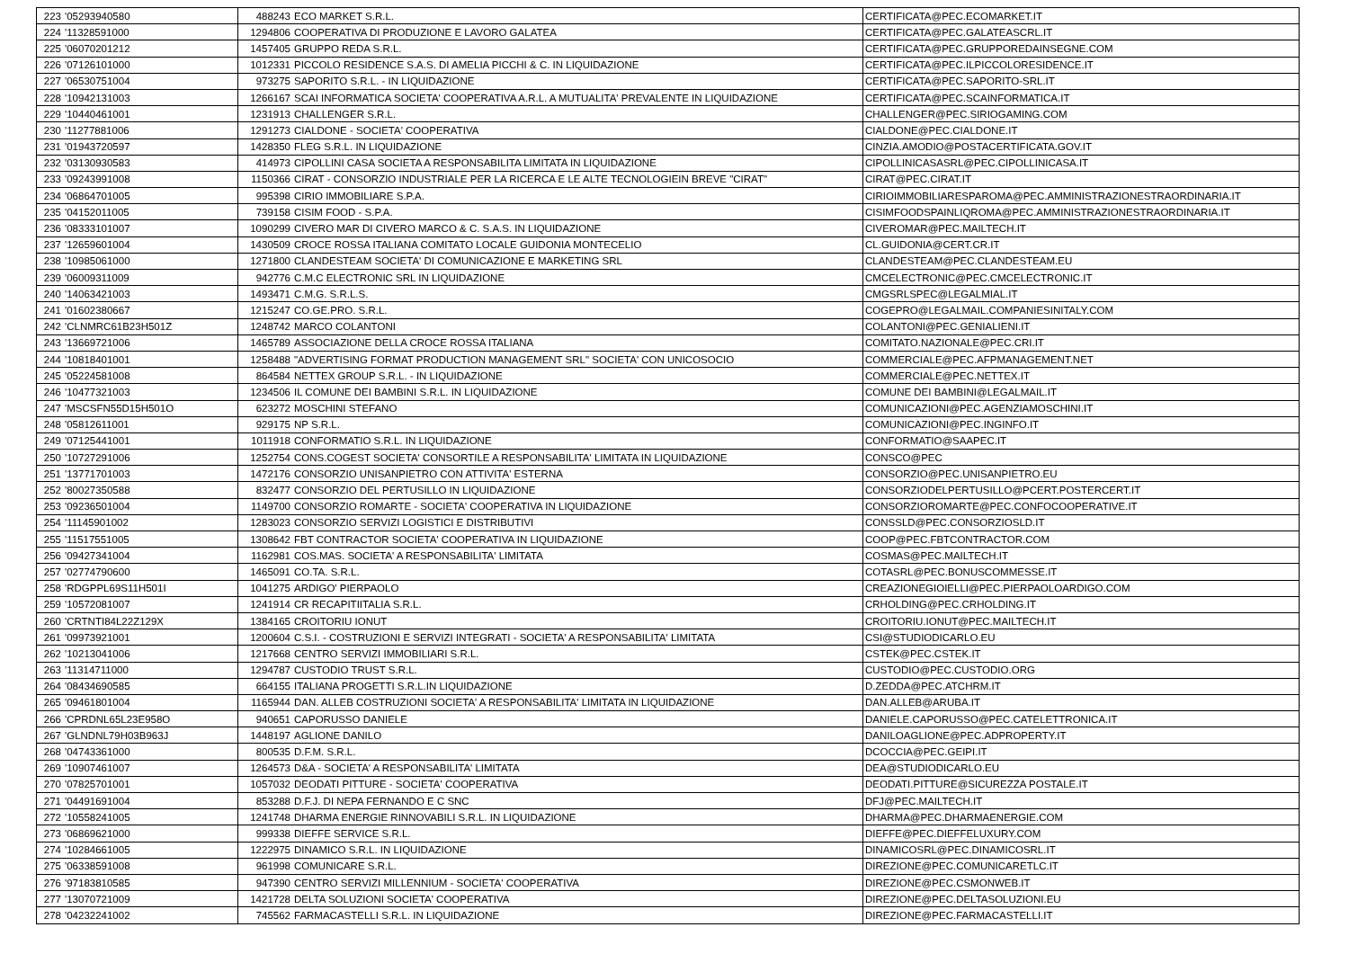| 223 | '05293940580 | 488243 | ECO MARKET S.R.L. | CERTIFICATA@PEC.ECOMARKET.IT |
| 224 | '11328591000 | 1294806 | COOPERATIVA DI PRODUZIONE E LAVORO GALATEA | CERTIFICATA@PEC.GALATEASCRL.IT |
| 225 | '06070201212 | 1457405 | GRUPPO REDA S.R.L. | CERTIFICATA@PEC.GRUPPOREDAINSEGNE.COM |
| 226 | '07126101000 | 1012331 | PICCOLO RESIDENCE S.A.S. DI AMELIA PICCHI & C. IN LIQUIDAZIONE | CERTIFICATA@PEC.ILPICCOLORESIDENCE.IT |
| 227 | '06530751004 | 973275 | SAPORITO S.R.L. - IN LIQUIDAZIONE | CERTIFICATA@PEC.SAPORITO-SRL.IT |
| 228 | '10942131003 | 1266167 | SCAI INFORMATICA SOCIETA' COOPERATIVA A.R.L. A MUTUALITA' PREVALENTE IN LIQUIDAZIONE | CERTIFICATA@PEC.SCAINFORMATICA.IT |
| 229 | '10440461001 | 1231913 | CHALLENGER S.R.L. | CHALLENGER@PEC.SIRIOGAMING.COM |
| 230 | '11277881006 | 1291273 | CIALDONE - SOCIETA' COOPERATIVA | CIALDONE@PEC.CIALDONE.IT |
| 231 | '01943720597 | 1428350 | FLEG S.R.L. IN LIQUIDAZIONE | CINZIA.AMODIO@POSTACERTIFICATA.GOV.IT |
| 232 | '03130930583 | 414973 | CIPOLLINI CASA SOCIETA A RESPONSABILITA LIMITATA IN LIQUIDAZIONE | CIPOLLINICASASRL@PEC.CIPOLLINICASA.IT |
| 233 | '09243991008 | 1150366 | CIRAT - CONSORZIO INDUSTRIALE PER LA RICERCA E LE ALTE TECNOLOGIEIN BREVE "CIRAT" | CIRAT@PEC.CIRAT.IT |
| 234 | '06864701005 | 995398 | CIRIO IMMOBILIARE S.P.A. | CIRIOIMMOBILIARESPAROMA@PEC.AMMINISTRAZIONESTRAORDINARIA.IT |
| 235 | '04152011005 | 739158 | CISIM FOOD - S.P.A. | CISIMFOODSPAINLIQROMA@PEC.AMMINISTRAZIONESTRAORDINARIA.IT |
| 236 | '08333101007 | 1090299 | CIVERO MAR DI CIVERO MARCO & C. S.A.S. IN LIQUIDAZIONE | CIVEROMAR@PEC.MAILTECH.IT |
| 237 | '12659601004 | 1430509 | CROCE ROSSA ITALIANA COMITATO LOCALE GUIDONIA MONTECELIO | CL.GUIDONIA@CERT.CR.IT |
| 238 | '10985061000 | 1271800 | CLANDESTEAM SOCIETA' DI COMUNICAZIONE E MARKETING SRL | CLANDESTEAM@PEC.CLANDESTEAM.EU |
| 239 | '06009311009 | 942776 | C.M.C ELECTRONIC SRL IN LIQUIDAZIONE | CMCELECTRONIC@PEC.CMCELECTRONIC.IT |
| 240 | '14063421003 | 1493471 | C.M.G. S.R.L.S. | CMGSRLSPEC@LEGALMIAL.IT |
| 241 | '01602380667 | 1215247 | CO.GE.PRO. S.R.L. | COGEPRO@LEGALMAIL.COMPANIESINITALY.COM |
| 242 | 'CLNMRC61B23H501Z | 1248742 | MARCO COLANTONI | COLANTONI@PEC.GENIALIENI.IT |
| 243 | '13669721006 | 1465789 | ASSOCIAZIONE DELLA CROCE ROSSA ITALIANA | COMITATO.NAZIONALE@PEC.CRI.IT |
| 244 | '10818401001 | 1258488 | "ADVERTISING FORMAT PRODUCTION MANAGEMENT SRL" SOCIETA' CON UNICOSOCIO | COMMERCIALE@PEC.AFPMANAGEMENT.NET |
| 245 | '05224581008 | 864584 | NETTEX GROUP S.R.L. - IN LIQUIDAZIONE | COMMERCIALE@PEC.NETTEX.IT |
| 246 | '10477321003 | 1234506 | IL COMUNE DEI BAMBINI S.R.L. IN LIQUIDAZIONE | COMUNE DEI BAMBINI@LEGALMAIL.IT |
| 247 | 'MSCSFN55D15H501O | 623272 | MOSCHINI STEFANO | COMUNICAZIONI@PEC.AGENZIAMOSCHINI.IT |
| 248 | '05812611001 | 929175 | NP S.R.L. | COMUNICAZIONI@PEC.INGINFO.IT |
| 249 | '07125441001 | 1011918 | CONFORMATIO S.R.L. IN LIQUIDAZIONE | CONFORMATIO@SAAPEC.IT |
| 250 | '10727291006 | 1252754 | CONS.COGEST SOCIETA' CONSORTILE A RESPONSABILITA' LIMITATA IN LIQUIDAZIONE | CONSCO@PEC |
| 251 | '13771701003 | 1472176 | CONSORZIO UNISANPIETRO CON ATTIVITA' ESTERNA | CONSORZIO@PEC.UNISANPIETRO.EU |
| 252 | '80027350588 | 832477 | CONSORZIO DEL PERTUSILLO IN LIQUIDAZIONE | CONSORZIODELPERTUSILLO@PCERT.POSTERCERT.IT |
| 253 | '09236501004 | 1149700 | CONSORZIO ROMARTE - SOCIETA' COOPERATIVA IN LIQUIDAZIONE | CONSORZIOROMARTE@PEC.CONFOCOOPERATIVE.IT |
| 254 | '11145901002 | 1283023 | CONSORZIO SERVIZI LOGISTICI E DISTRIBUTIVI | CONSSLD@PEC.CONSORZIOSLD.IT |
| 255 | '11517551005 | 1308642 | FBT CONTRACTOR SOCIETA' COOPERATIVA IN LIQUIDAZIONE | COOP@PEC.FBTCONTRACTOR.COM |
| 256 | '09427341004 | 1162981 | COS.MAS. SOCIETA' A RESPONSABILITA' LIMITATA | COSMAS@PEC.MAILTECH.IT |
| 257 | '02774790600 | 1465091 | CO.TA. S.R.L. | COTASRL@PEC.BONUSCOMMESSE.IT |
| 258 | 'RDGPPL69S11H501I | 1041275 | ARDIGO' PIERPAOLO | CREAZIONEGIOIELLI@PEC.PIERPAOLOARDIGO.COM |
| 259 | '10572081007 | 1241914 | CR RECAPITIITALIA S.R.L. | CRHOLDING@PEC.CRHOLDING.IT |
| 260 | 'CRTNTI84L22Z129X | 1384165 | CROITORIU IONUT | CROITORIU.IONUT@PEC.MAILTECH.IT |
| 261 | '09973921001 | 1200604 | C.S.I. - COSTRUZIONI E SERVIZI INTEGRATI - SOCIETA' A RESPONSABILITA' LIMITATA | CSI@STUDIODICARLO.EU |
| 262 | '10213041006 | 1217668 | CENTRO SERVIZI IMMOBILIARI S.R.L. | CSTEK@PEC.CSTEK.IT |
| 263 | '11314711000 | 1294787 | CUSTODIO TRUST S.R.L. | CUSTODIO@PEC.CUSTODIO.ORG |
| 264 | '08434690585 | 664155 | ITALIANA PROGETTI S.R.L.IN LIQUIDAZIONE | D.ZEDDA@PEC.ATCHRM.IT |
| 265 | '09461801004 | 1165944 | DAN. ALLEB COSTRUZIONI SOCIETA' A RESPONSABILITA' LIMITATA IN LIQUIDAZIONE | DAN.ALLEB@ARUBA.IT |
| 266 | 'CPRDNL65L23E958O | 940651 | CAPORUSSO DANIELE | DANIELE.CAPORUSSO@PEC.CATELETTRONICA.IT |
| 267 | 'GLNDNL79H03B963J | 1448197 | AGLIONE DANILO | DANILOAGLIONE@PEC.ADPROPERTY.IT |
| 268 | '04743361000 | 800535 | D.F.M. S.R.L. | DCOCCIA@PEC.GEIPI.IT |
| 269 | '10907461007 | 1264573 | D&A - SOCIETA' A RESPONSABILITA' LIMITATA | DEA@STUDIODICARLO.EU |
| 270 | '07825701001 | 1057032 | DEODATI PITTURE - SOCIETA' COOPERATIVA | DEODATI.PITTURE@SICUREZZA POSTALE.IT |
| 271 | '04491691004 | 853288 | D.F.J. DI NEPA FERNANDO E C SNC | DFJ@PEC.MAILTECH.IT |
| 272 | '10558241005 | 1241748 | DHARMA ENERGIE RINNOVABILI S.R.L. IN LIQUIDAZIONE | DHARMA@PEC.DHARMAENERGIE.COM |
| 273 | '06869621000 | 999338 | DIEFFE SERVICE S.R.L. | DIEFFE@PEC.DIEFFELUXURY.COM |
| 274 | '10284661005 | 1222975 | DINAMICO S.R.L. IN LIQUIDAZIONE | DINAMICOSRL@PEC.DINAMICOSRL.IT |
| 275 | '06338591008 | 961998 | COMUNICARE S.R.L. | DIREZIONE@PEC.COMUNICARETLC.IT |
| 276 | '97183810585 | 947390 | CENTRO SERVIZI MILLENNIUM - SOCIETA' COOPERATIVA | DIREZIONE@PEC.CSMONWEB.IT |
| 277 | '13070721009 | 1421728 | DELTA SOLUZIONI SOCIETA' COOPERATIVA | DIREZIONE@PEC.DELTASOLUZIONI.EU |
| 278 | '04232241002 | 745562 | FARMACASTELLI S.R.L. IN LIQUIDAZIONE | DIREZIONE@PEC.FARMACASTELLI.IT |